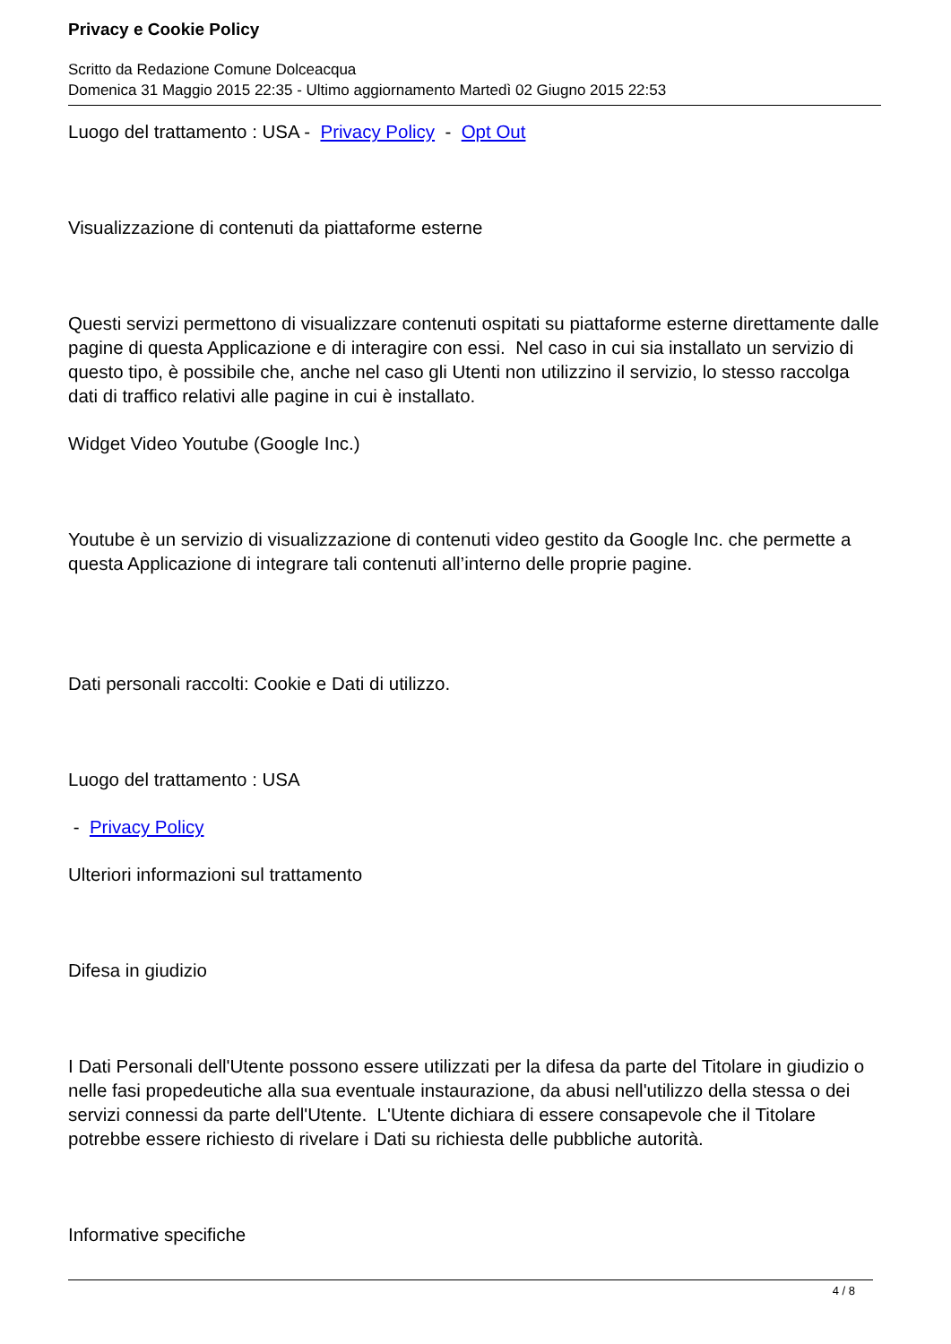Privacy e Cookie Policy
Scritto da Redazione Comune Dolceacqua
Domenica 31 Maggio 2015 22:35 - Ultimo aggiornamento Martedì 02 Giugno 2015 22:53
Luogo del trattamento : USA - Privacy Policy - Opt Out
Visualizzazione di contenuti da piattaforme esterne
Questi servizi permettono di visualizzare contenuti ospitati su piattaforme esterne direttamente dalle pagine di questa Applicazione e di interagire con essi. Nel caso in cui sia installato un servizio di questo tipo, è possibile che, anche nel caso gli Utenti non utilizzino il servizio, lo stesso raccolga dati di traffico relativi alle pagine in cui è installato.
Widget Video Youtube (Google Inc.)
Youtube è un servizio di visualizzazione di contenuti video gestito da Google Inc. che permette a questa Applicazione di integrare tali contenuti all’interno delle proprie pagine.
Dati personali raccolti: Cookie e Dati di utilizzo.
Luogo del trattamento : USA
- Privacy Policy
Ulteriori informazioni sul trattamento
Difesa in giudizio
I Dati Personali dell'Utente possono essere utilizzati per la difesa da parte del Titolare in giudizio o nelle fasi propedeutiche alla sua eventuale instaurazione, da abusi nell'utilizzo della stessa o dei servizi connessi da parte dell'Utente. L'Utente dichiara di essere consapevole che il Titolare potrebbe essere richiesto di rivelare i Dati su richiesta delle pubbliche autorità.
Informative specifiche
4 / 8